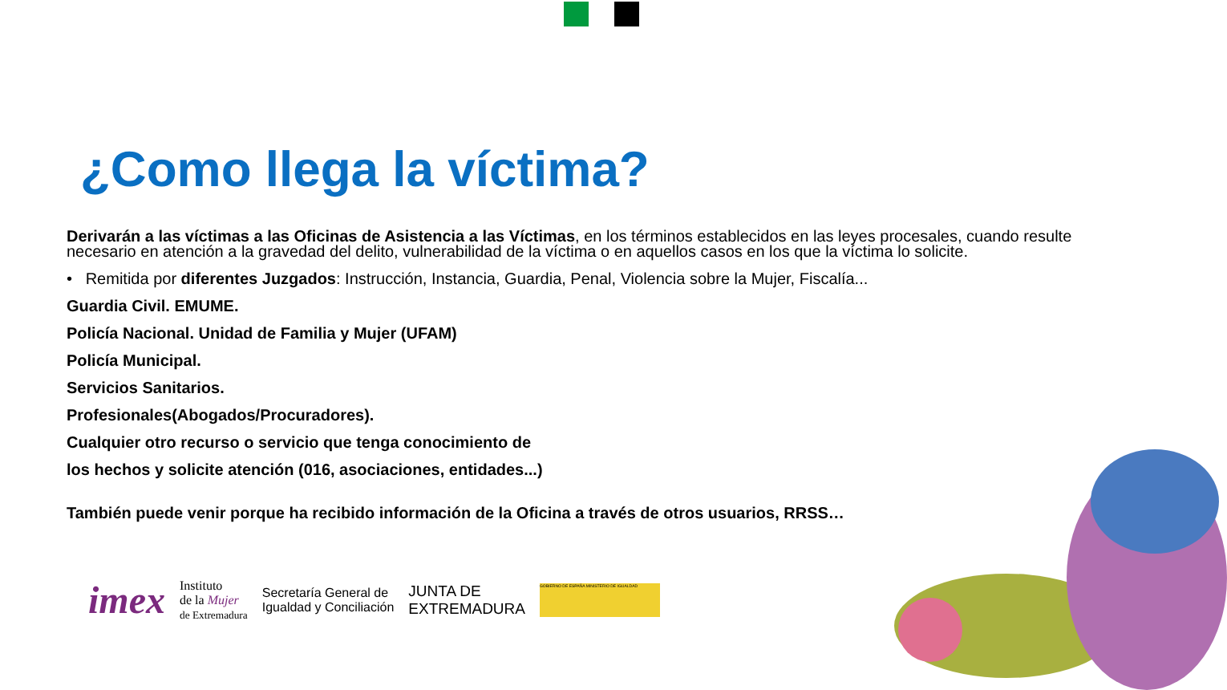¿Como llega la víctima?
Derivarán a las víctimas a las Oficinas de Asistencia a las Víctimas, en los términos establecidos en las leyes procesales, cuando resulte necesario en atención a la gravedad del delito, vulnerabilidad de la víctima o en aquellos casos en los que la víctima lo solicite.
• Remitida por diferentes Juzgados: Instrucción, Instancia, Guardia, Penal, Violencia sobre la Mujer, Fiscalía...
Guardia Civil. EMUME.
Policía Nacional. Unidad de Familia y Mujer (UFAM)
Policía Municipal.
Servicios Sanitarios.
Profesionales(Abogados/Procuradores).
Cualquier otro recurso o servicio que tenga conocimiento de
los hechos y solicite atención (016, asociaciones, entidades...)
También puede venir porque ha recibido información de la Oficina a través de otros usuarios, RRSS…
imex Instituto
de la Mujer
de Extremadura Secretaría General de
Igualdad y Conciliación JUNTA DE
EXTREMADURA GOBIERNO DE ESPAÑA MINISTERIO DE IGUALDAD